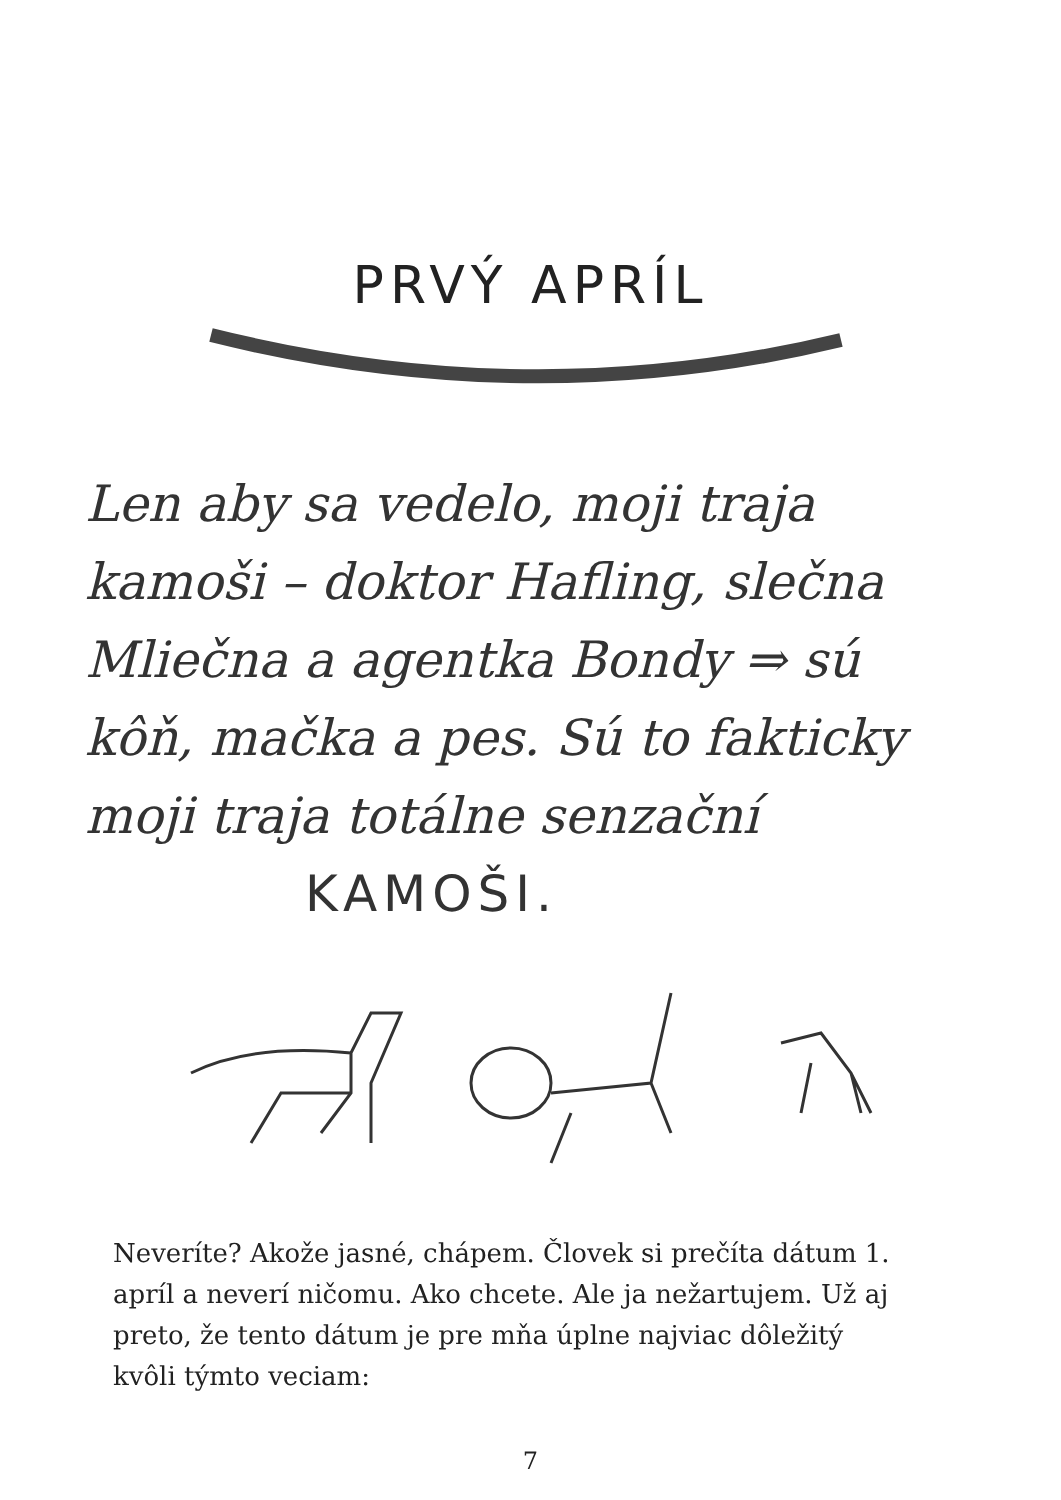PRVÝ APRÍL
Len aby sa vedelo, moji traja kamoši – doktor Hafling, slečna Mliečna a agentka Bondy ⇒ sú kôň, mačka a pes. Sú to fakticky moji traja totálne senzační
KAMOŠI.
Neveríte? Akože jasné, chápem. Človek si prečíta dátum 1. apríl a neverí ničomu. Ako chcete. Ale ja nežartujem. Už aj preto, že tento dátum je pre mňa úplne najviac dôležitý kvôli týmto veciam:
7